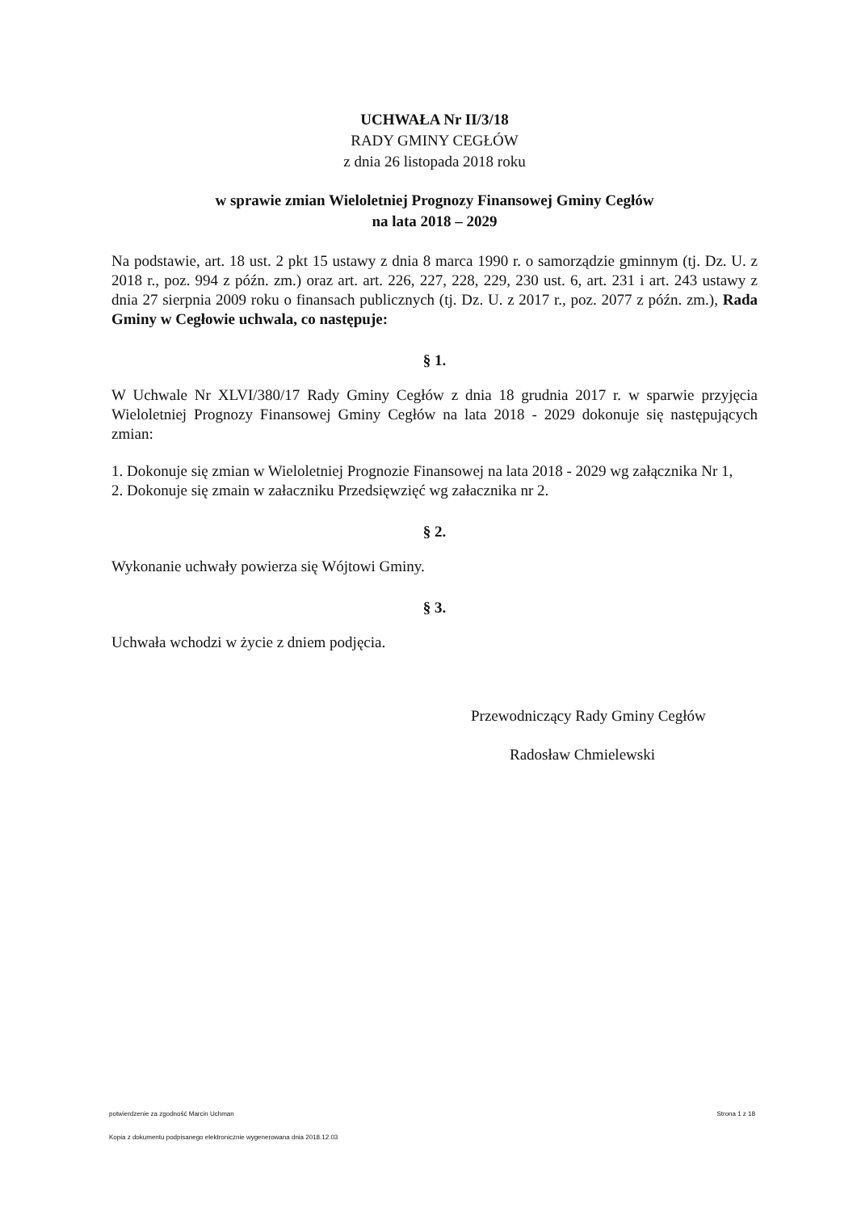UCHWAŁA Nr II/3/18
RADY GMINY CEGŁÓW
z dnia 26 listopada 2018 roku
w sprawie zmian Wieloletniej Prognozy Finansowej Gminy Cegłów
na lata 2018 – 2029
Na podstawie, art. 18 ust. 2 pkt 15 ustawy z dnia 8 marca 1990 r. o samorządzie gminnym (tj. Dz. U. z 2018 r., poz. 994 z późn. zm.) oraz art. art. 226, 227, 228, 229, 230 ust. 6, art. 231 i art. 243 ustawy z dnia 27 sierpnia 2009 roku o finansach publicznych (tj. Dz. U. z 2017 r., poz. 2077 z późn. zm.), Rada Gminy w Cegłowie uchwala, co następuje:
§ 1.
W Uchwale Nr XLVI/380/17 Rady Gminy Cegłów z dnia 18 grudnia 2017 r. w sparwie przyjęcia Wieloletniej Prognozy Finansowej Gminy Cegłów na lata 2018 - 2029 dokonuje się następujących zmian:
1. Dokonuje się zmian w Wieloletniej Prognozie Finansowej na lata 2018 - 2029 wg załącznika Nr 1,
2. Dokonuje się zmain w załaczniku Przedsięwzięć wg załacznika nr 2.
§ 2.
Wykonanie uchwały powierza się Wójtowi Gminy.
§ 3.
Uchwała wchodzi w życie z dniem podjęcia.
Przewodniczący Rady Gminy Cegłów
Radosław Chmielewski
potwierdzenie za zgodność Marcin Uchman Strona 1 z 18
Kopia z dokumentu podpisanego elektronicznie wygenerowana dnia 2018.12.03